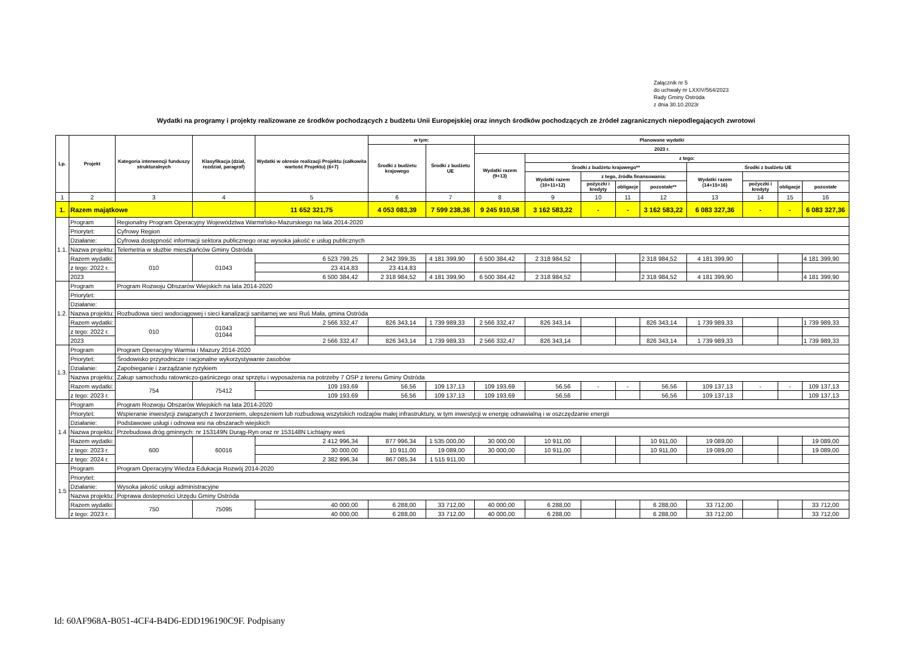Załącznik nr 5
do uchwały nr LXXIV/564/2023
Rady Gminy Ostróda
z dnia 30.10.2023r
Wydatki na programy i projekty realizowane ze środków pochodzących z budżetu Unii Europejskiej oraz innych środków pochodzących ze źródeł zagranicznych niepodlegających zwrotowi
| Lp. | Projekt | Kategoria interwencji funduszy strukturalnych | Klasyfikacja (dział, rozdział, paragraf) | Wydatki w okresie realizacji Projektu (całkowita wartość Projektu) (6+7) | w tym: | | Planowane wydatki | | | | | | | | |
| --- | --- | --- | --- | --- | --- | --- | --- | --- | --- | --- | --- | --- | --- | --- | --- |
| | | | | | Środki z budżetu krajowego | Środki z budżetu UE | 2023 r. | | | | | | | | |
| | | | | | | | Wydatki razem (9+13) | z tego: | | | | | | | |
| | | | | | | | | Środki z budżetu krajowego** | | | | Środki z budżetu UE | | | |
| | | | | | | | | Wydatki razem (10+11+12) | z tego, źródła finansowania: | | | Wydatki razem (14+15+16) | | | |
| | | | | | | | | | pożyczki i kredyty | obligacje | pozostałe** | | pożyczki i kredyty | obligacje | pozostałe |
| 1 | 2 | 3 | 4 | 5 | 6 | 7 | 8 | 9 | 10 | 11 | 12 | 13 | 14 | 15 | 16 |
| 1. | Razem majątkowe | | | 11 652 321,75 | 4 053 083,39 | 7 599 238,36 | 9 245 910,58 | 3 162 583,22 | - | - | 3 162 583,22 | 6 083 327,36 | - | - | 6 083 327,36 |
| 1.1. | Program | Regionalny Program Operacyjny Województwa Warmińsko-Mazurskiego na lata 2014-2020 | | | | | | | | | | | | | |
| | Priorytet: | Cyfrowy Region | | | | | | | | | | | | | |
| | Działanie: | Cyfrowa dostępność informacji sektora publicznego oraz wysoka jakość e usług publicznych | | | | | | | | | | | | | |
| | Nazwa projektu: | Telemetria w służbie mieszkańców Gminy Ostróda | | | | | | | | | | | | | |
| | Razem wydatki: | 010 | 01043 | 6 523 799,25 | 2 342 399,35 | 4 181 399,90 | 6 500 384,42 | 2 318 984,52 | | | 2 318 984,52 | 4 181 399,90 | | | 4 181 399,90 |
| | z tego: 2022 r. | | | 23 414,83 | 23 414,83 | | | | | | | | | | |
| | 2023 | | | 6 500 384,42 | 2 318 984,52 | 4 181 399,90 | 6 500 384,42 | 2 318 984,52 | | | 2 318 984,52 | 4 181 399,90 | | | 4 181 399,90 |
| 1.2. | Program | Program Rozwoju Obszarów Wiejskich na lata 2014-2020 | | | | | | | | | | | | | |
| | Priorytet: | | | | | | | | | | | | | | |
| | Działanie: | | | | | | | | | | | | | | |
| | Nazwa projektu: | Rozbudowa sieci wodociągowej i sieci kanalizacji sanitarnej we wsi Ruś Mała, gmina Ostróda | | | | | | | | | | | | | |
| | Razem wydatki: | 010 | 01043 01044 | 2 566 332,47 | 826 343,14 | 1 739 989,33 | 2 566 332,47 | 826 343,14 | | | 826 343,14 | 1 739 989,33 | | | 1 739 989,33 |
| | z tego: 2022 r. | | | | | | | | | | | | | | |
| | 2023 | | | 2 566 332,47 | 826 343,14 | 1 739 989,33 | 2 566 332,47 | 826 343,14 | | | 826 343,14 | 1 739 989,33 | | | 1 739 989,33 |
| 1.3. | Program | Program Operacyjny Warmia i Mazury 2014-2020 | | | | | | | | | | | | | |
| | Priorytet: | Środowisko przyrodnicze i racjonalne wykorzystywanie zasobów | | | | | | | | | | | | | |
| | Działanie: | Zapobieganie i zarządzanie ryzykiem | | | | | | | | | | | | | |
| | Nazwa projektu: | Zakup samochodu ratowniczo-gaśniczego oraz sprzętu i wyposażenia na potrzeby 7 OSP z terenu Gminy Ostróda | | | | | | | | | | | | | |
| | Razem wydatki: | 754 | 75412 | 109 193,69 | 56,56 | 109 137,13 | 109 193,69 | 56,56 | - | - | 56,56 | 109 137,13 | - | - | 109 137,13 |
| | z tego: 2023 r. | | | 109 193,69 | 56,56 | 109 137,13 | 109 193,69 | 56,56 | | | 56,56 | 109 137,13 | | | 109 137,13 |
| 1.4 | Program | Program Rozwoju Obszarów Wiejskich na lata 2014-2020 | | | | | | | | | | | | | |
| | Priorytet: | Wspieranie inwestycji związanych z tworzeniem, ulepszeniem lub rozbudową wszytskich rodzajów małej infrastruktury, w tym inwestycji w energię odnawialną i w oszczędzanie energii | | | | | | | | | | | | | |
| | Działanie: | Podstawowe usługi i odnowa wsi na obszarach wiejskich | | | | | | | | | | | | | |
| | Nazwa projektu: | Przebudowa dróg gminnych: nr 153149N Durąg-Ryn oraz nr 153148N Lichtajny wieś | | | | | | | | | | | | | |
| | Razem wydatki: | 600 | 60016 | 2 412 996,34 | 877 996,34 | 1 535 000,00 | 30 000,00 | 10 911,00 | | | 10 911,00 | 19 089,00 | | | 19 089,00 |
| | z tego: 2023 r. | | | 30 000,00 | 10 911,00 | 19 089,00 | 30 000,00 | 10 911,00 | | | 10 911,00 | 19 089,00 | | | 19 089,00 |
| | z tego: 2024 r. | | | 2 382 996,34 | 867 085,34 | 1 515 911,00 | | | | | | | | | |
| 1.5 | Program | Program Operacyjny Wiedza Edukacja Rozwój 2014-2020 | | | | | | | | | | | | | |
| | Priorytet: | | | | | | | | | | | | | | |
| | Działanie: | Wysoka jakość usługi administracyjne | | | | | | | | | | | | | |
| | Nazwa projektu: | Poprawa dostepności Urzędu Gminy Ostróda | | | | | | | | | | | | | |
| | Razem wydatki: | 750 | 75095 | 40 000,00 | 6 288,00 | 33 712,00 | 40 000,00 | 6 288,00 | | | 6 288,00 | 33 712,00 | | | 33 712,00 |
| | z tego: 2023 r. | | | 40 000,00 | 6 288,00 | 33 712,00 | 40 000,00 | 6 288,00 | | | 6 288,00 | 33 712,00 | | | 33 712,00 |
Id: 60AF968A-B051-4CF4-B4D6-EDD196190C9F. Podpisany